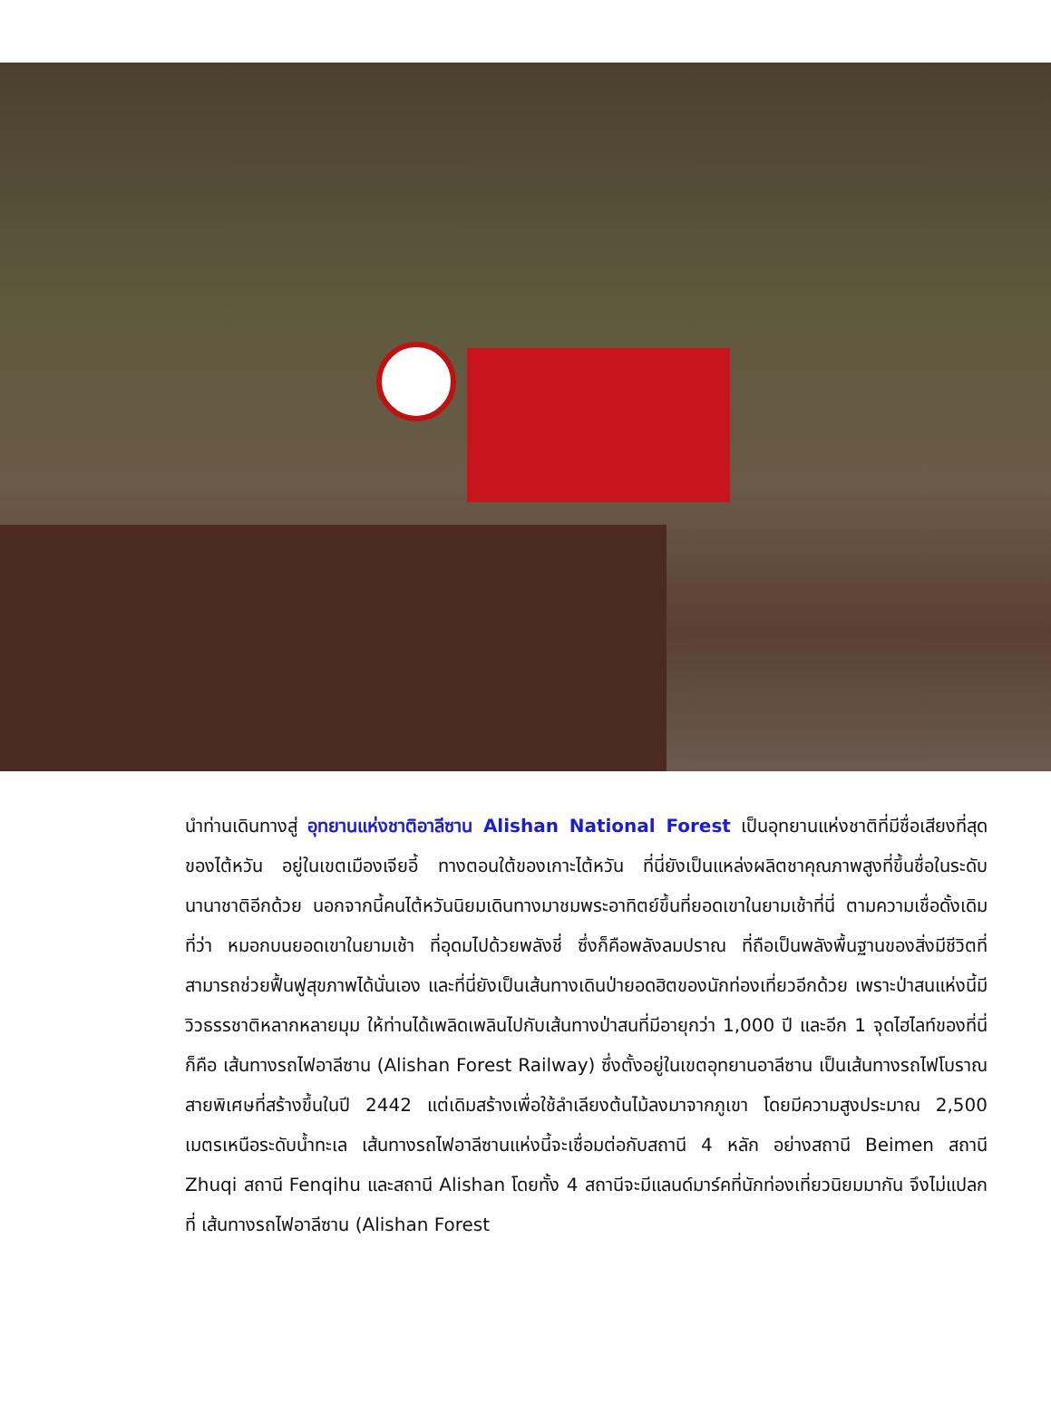นำท่านเดินทางสู่ อุทยานแห่งชาติอาลีซาน Alishan National Forest เป็นอุทยานแห่งชาติที่มีชื่อเสียงที่สุดของไต้หวัน อยู่ในเขตเมืองเจียอี้ ทางตอนใต้ของเกาะไต้หวัน ที่นี่ยังเป็นแหล่งผลิตชาคุณภาพสูงที่ขึ้นชื่อในระดับนานาชาติอีกด้วย นอกจากนี้คนไต้หวันนิยมเดินทางมาชมพระอาทิตย์ขึ้นที่ยอดเขาในยามเช้าที่นี่ ตามความเชื่อดั้งเดิมที่ว่า หมอกบนยอดเขาในยามเช้า ที่อุดมไปด้วยพลังชี่ ซึ่งก็คือพลังลมปราณ ที่ถือเป็นพลังพื้นฐานของสิ่งมีชีวิตที่สามารถช่วยฟื้นฟูสุขภาพได้นั่นเอง และที่นี่ยังเป็นเส้นทางเดินป่ายอดฮิตของนักท่องเที่ยวอีกด้วย เพราะป่าสนแห่งนี้มีวิวธรรชาติหลากหลายมุม ให้ท่านได้เพลิดเพลินไปกับเส้นทางป่าสนที่มีอายุกว่า 1,000 ปี และอีก 1 จุดไฮไลท์ของที่นี่ก็คือ เส้นทางรถไฟอาลีซาน (Alishan Forest Railway) ซึ่งตั้งอยู่ในเขตอุทยานอาลีซาน เป็นเส้นทางรถไฟโบราณสายพิเศษที่สร้างขึ้นในปี 2442 แต่เดิมสร้างเพื่อใช้ลำเลียงต้นไม้ลงมาจากภูเขา โดยมีความสูงประมาณ 2,500 เมตรเหนือระดับน้ำทะเล เส้นทางรถไฟอาลีซานแห่งนี้จะเชื่อมต่อกับสถานี 4 หลัก อย่างสถานี Beimen สถานี Zhuqi สถานี Fenqihu และสถานี Alishan โดยทั้ง 4 สถานีจะมีแลนด์มาร์คที่นักท่องเที่ยวนิยมมากัน จึงไม่แปลกที่ เส้นทางรถไฟอาลีซาน (Alishan Forest